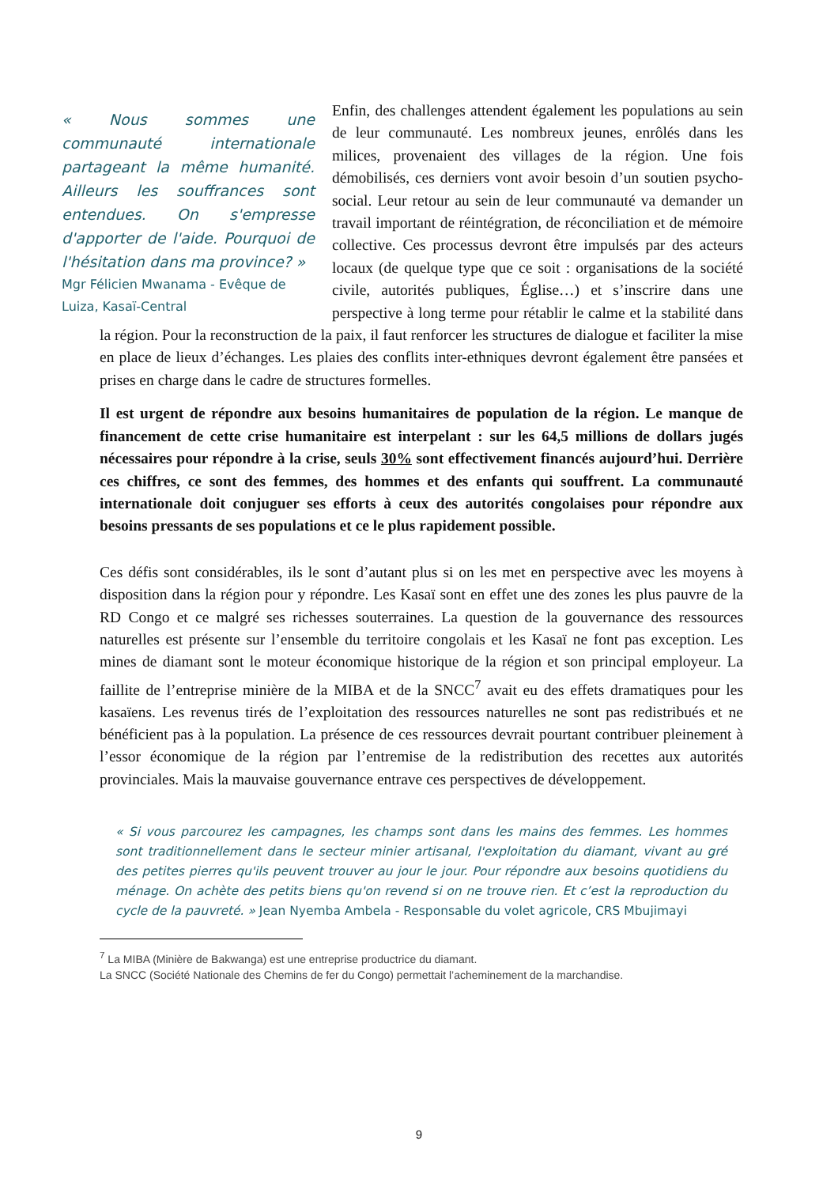« Nous sommes une communauté internationale partageant la même humanité. Ailleurs les souffrances sont entendues. On s'empresse d'apporter de l'aide. Pourquoi de l'hésitation dans ma province? »
Mgr Félicien Mwanama - Evêque de Luiza, Kasaï-Central
Enfin, des challenges attendent également les populations au sein de leur communauté. Les nombreux jeunes, enrôlés dans les milices, provenaient des villages de la région. Une fois démobilisés, ces derniers vont avoir besoin d’un soutien psycho-social. Leur retour au sein de leur communauté va demander un travail important de réintégration, de réconciliation et de mémoire collective. Ces processus devront être impulsés par des acteurs locaux (de quelque type que ce soit : organisations de la société civile, autorités publiques, Église…) et s’inscrire dans une perspective à long terme pour rétablir le calme et la stabilité dans la région. Pour la reconstruction de la paix, il faut renforcer les structures de dialogue et faciliter la mise en place de lieux d’échanges. Les plaies des conflits inter-ethniques devront également être pansées et prises en charge dans le cadre de structures formelles.
Il est urgent de répondre aux besoins humanitaires de population de la région. Le manque de financement de cette crise humanitaire est interpelant : sur les 64,5 millions de dollars jugés nécessaires pour répondre à la crise, seuls 30% sont effectivement financés aujourd’hui. Derrière ces chiffres, ce sont des femmes, des hommes et des enfants qui souffrent. La communauté internationale doit conjuguer ses efforts à ceux des autorités congolaises pour répondre aux besoins pressants de ses populations et ce le plus rapidement possible.
Ces défis sont considérables, ils le sont d’autant plus si on les met en perspective avec les moyens à disposition dans la région pour y répondre. Les Kasaï sont en effet une des zones les plus pauvre de la RD Congo et ce malgré ses richesses souterraines. La question de la gouvernance des ressources naturelles est présente sur l’ensemble du territoire congolais et les Kasaï ne font pas exception. Les mines de diamant sont le moteur économique historique de la région et son principal employeur. La faillite de l’entreprise minière de la MIBA et de la SNCC<sup>7</sup> avait eu des effets dramatiques pour les kasaïens. Les revenus tirés de l’exploitation des ressources naturelles ne sont pas redistribués et ne bénéficient pas à la population. La présence de ces ressources devrait pourtant contribuer pleinement à l’essor économique de la région par l’entremise de la redistribution des recettes aux autorités provinciales. Mais la mauvaise gouvernance entrave ces perspectives de développement.
« Si vous parcourez les campagnes, les champs sont dans les mains des femmes. Les hommes sont traditionnellement dans le secteur minier artisanal, l'exploitation du diamant, vivant au gré des petites pierres qu'ils peuvent trouver au jour le jour. Pour répondre aux besoins quotidiens du ménage. On achète des petits biens qu'on revend si on ne trouve rien. Et c’est la reproduction du cycle de la pauvreté. » Jean Nyemba Ambela - Responsable du volet agricole, CRS Mbujimayi
<sup>7</sup> La MIBA (Minière de Bakwanga) est une entreprise productrice du diamant.
La SNCC (Société Nationale des Chemins de fer du Congo) permettait l’acheminement de la marchandise.
9